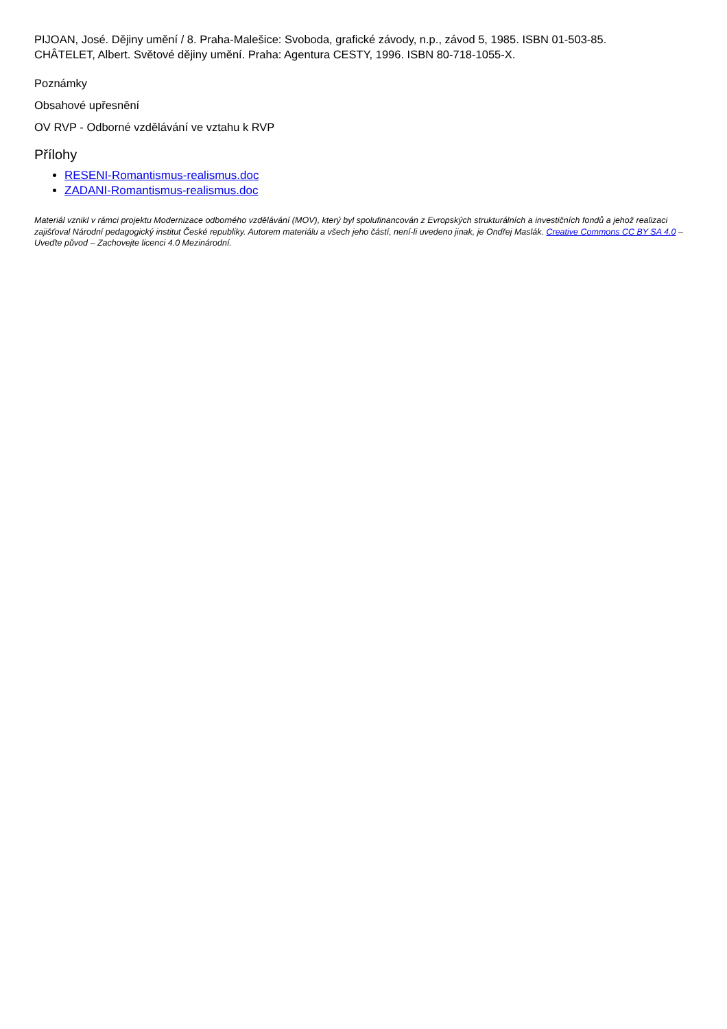PIJOAN, José. Dějiny umění / 8. Praha-Malešice: Svoboda, grafické závody, n.p., závod 5, 1985. ISBN 01-503-85.
CHÂTELET, Albert. Světové dějiny umění. Praha: Agentura CESTY, 1996. ISBN 80-718-1055-X.
Poznámky
Obsahové upřesnění
OV RVP - Odborné vzdělávání ve vztahu k RVP
Přílohy
RESENI-Romantismus-realismus.doc
ZADANI-Romantismus-realismus.doc
Materiál vznikl v rámci projektu Modernizace odborného vzdělávání (MOV), který byl spolufinancován z Evropských strukturálních a investičních fondů a jehož realizaci zajišťoval Národní pedagogický institut České republiky. Autorem materiálu a všech jeho částí, není-li uvedeno jinak, je Ondřej Maslák. Creative Commons CC BY SA 4.0 – Uveďte původ – Zachovejte licenci 4.0 Mezinárodní.